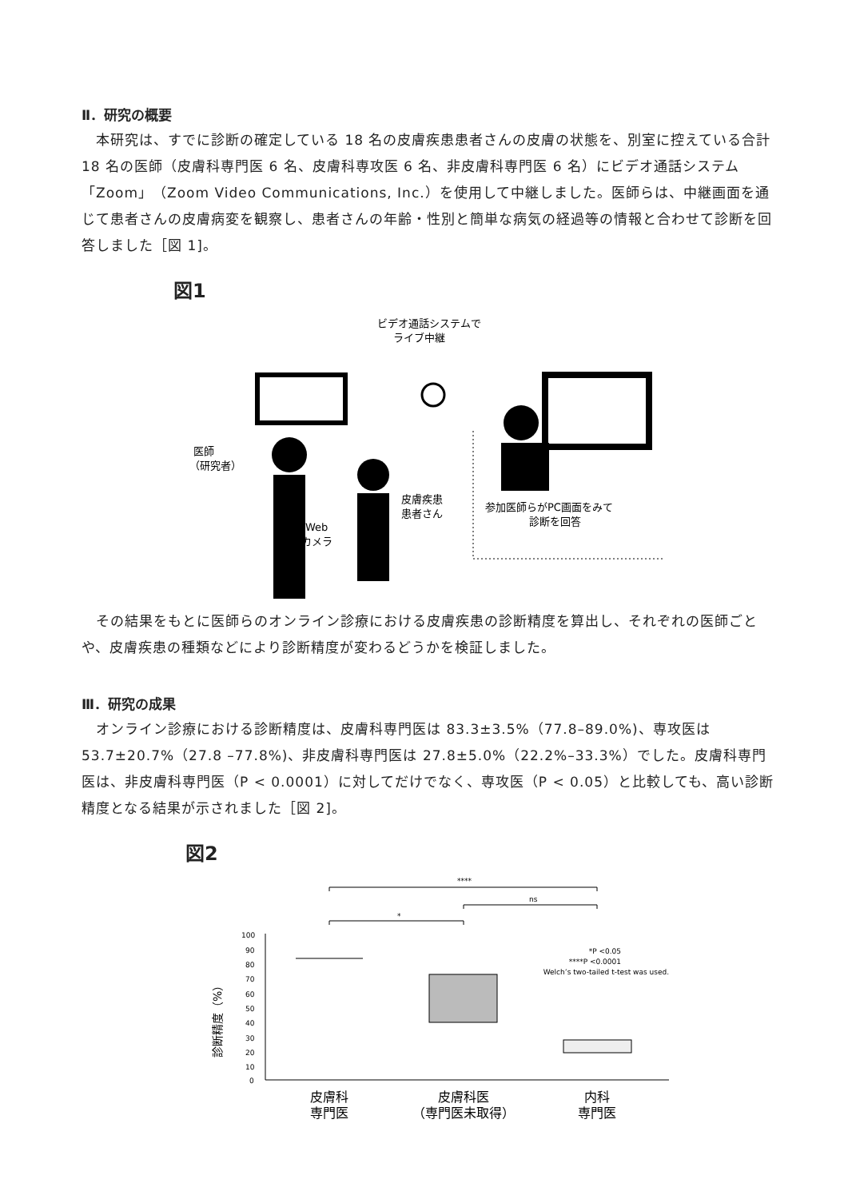Ⅱ．研究の概要
　本研究は、すでに診断の確定している 18 名の皮膚疾患患者さんの皮膚の状態を、別室に控えている合計 18 名の医師（皮膚科専門医 6 名、皮膚科専攻医 6 名、非皮膚科専門医 6 名）にビデオ通話システム「Zoom」（Zoom Video Communications, Inc.）を使用して中継しました。医師らは、中継画面を通じて患者さんの皮膚病変を観察し、患者さんの年齢・性別と簡単な病気の経過等の情報と合わせて診断を回答しました［図 1]。
図1
ビデオ通話システムで
ライブ中継
医師
（研究者）
皮膚疾患
患者さん
Web
カメラ
参加医師らがPC画面をみて
診断を回答
　その結果をもとに医師らのオンライン診療における皮膚疾患の診断精度を算出し、それぞれの医師ごとや、皮膚疾患の種類などにより診断精度が変わるどうかを検証しました。
Ⅲ．研究の成果
　オンライン診療における診断精度は、皮膚科専門医は 83.3±3.5%（77.8–89.0%)、専攻医は 53.7±20.7%（27.8 –77.8%)、非皮膚科専門医は 27.8±5.0%（22.2%–33.3%）でした。皮膚科専門医は、非皮膚科専門医（P < 0.0001）に対してだけでなく、専攻医（P < 0.05）と比較しても、高い診断精度となる結果が示されました［図 2]。
図2
****
ns
*
100
90
80
70
60
50
40
30
20
10
0
診断精度（%）
*P <0.05
****P <0.0001
Welch’s two-tailed t-test was used.
皮膚科
専門医
皮膚科医
（専門医未取得）
内科
専門医